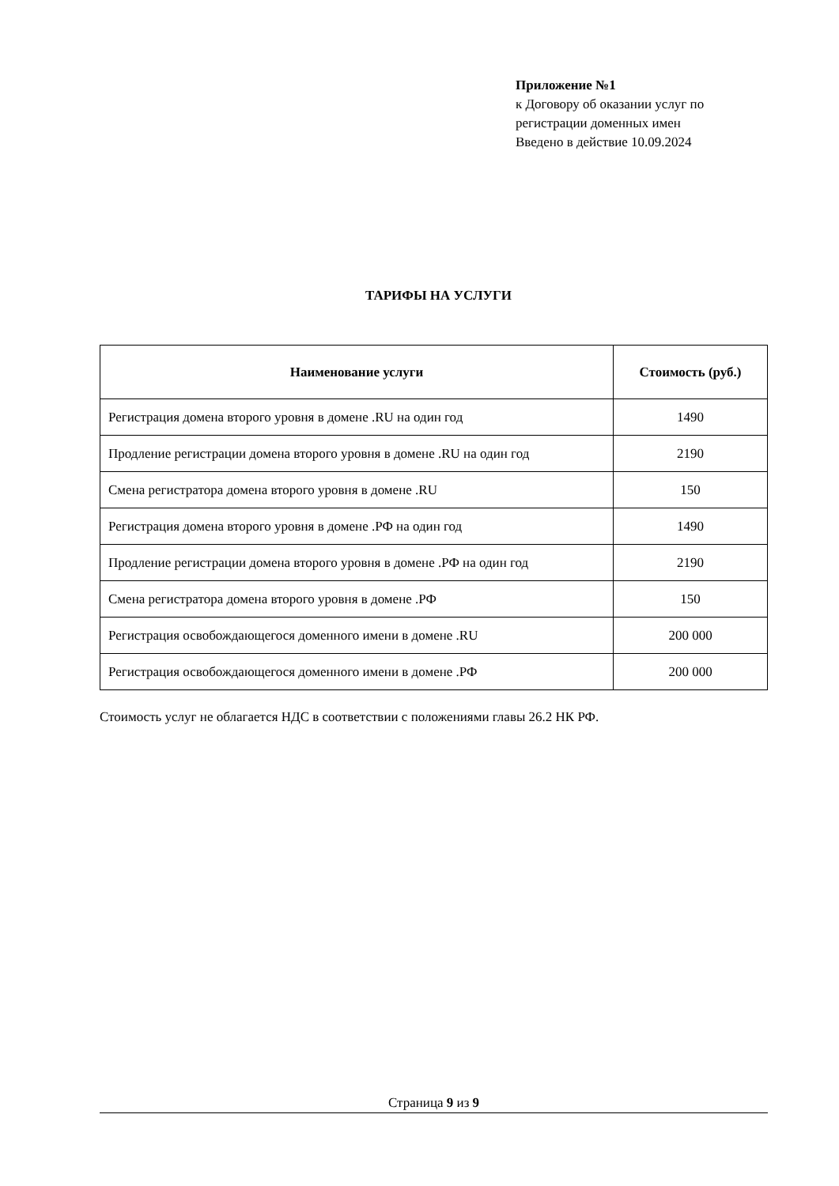Приложение №1
к Договору об оказании услуг по
регистрации доменных имен
Введено в действие 10.09.2024
ТАРИФЫ НА УСЛУГИ
| Наименование услуги | Стоимость (руб.) |
| --- | --- |
| Регистрация домена второго уровня в домене .RU на один год | 1490 |
| Продление регистрации домена второго уровня в домене .RU на один год | 2190 |
| Смена регистратора домена второго уровня в домене .RU | 150 |
| Регистрация домена второго уровня в домене .РФ на один год | 1490 |
| Продление регистрации домена второго уровня в домене .РФ на один год | 2190 |
| Смена регистратора домена второго уровня в домене .РФ | 150 |
| Регистрация освобождающегося доменного имени в домене .RU | 200 000 |
| Регистрация освобождающегося доменного имени в домене .РФ | 200 000 |
Стоимость услуг не облагается НДС в соответствии с положениями главы 26.2 НК РФ.
Страница 9 из 9